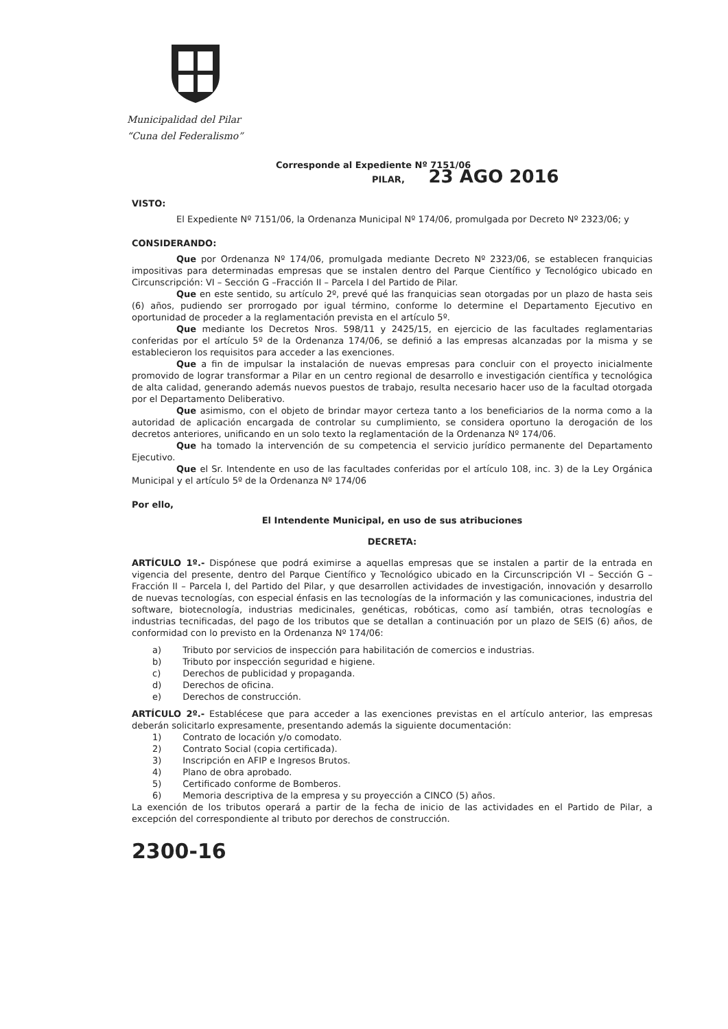Municipalidad del Pilar
“Cuna del Federalismo”
Corresponde al Expediente Nº 7151/06
PILAR, 23 AGO 2016
VISTO:
El Expediente Nº 7151/06, la Ordenanza Municipal Nº 174/06, promulgada por Decreto Nº 2323/06; y
CONSIDERANDO:
Que por Ordenanza Nº 174/06, promulgada mediante Decreto Nº 2323/06, se establecen franquicias impositivas para determinadas empresas que se instalen dentro del Parque Científico y Tecnológico ubicado en Circunscripción: VI – Sección G –Fracción II – Parcela I del Partido de Pilar.
Que en este sentido, su artículo 2º, prevé qué las franquicias sean otorgadas por un plazo de hasta seis (6) años, pudiendo ser prorrogado por igual término, conforme lo determine el Departamento Ejecutivo en oportunidad de proceder a la reglamentación prevista en el artículo 5º.
Que mediante los Decretos Nros. 598/11 y 2425/15, en ejercicio de las facultades reglamentarias conferidas por el artículo 5º de la Ordenanza 174/06, se definió a las empresas alcanzadas por la misma y se establecieron los requisitos para acceder a las exenciones.
Que a fin de impulsar la instalación de nuevas empresas para concluir con el proyecto inicialmente promovido de lograr transformar a Pilar en un centro regional de desarrollo e investigación científica y tecnológica de alta calidad, generando además nuevos puestos de trabajo, resulta necesario hacer uso de la facultad otorgada por el Departamento Deliberativo.
Que asimismo, con el objeto de brindar mayor certeza tanto a los beneficiarios de la norma como a la autoridad de aplicación encargada de controlar su cumplimiento, se considera oportuno la derogación de los decretos anteriores, unificando en un solo texto la reglamentación de la Ordenanza Nº 174/06.
Que ha tomado la intervención de su competencia el servicio jurídico permanente del Departamento Ejecutivo.
Que el Sr. Intendente en uso de las facultades conferidas por el artículo 108, inc. 3) de la Ley Orgánica Municipal y el artículo 5º de la Ordenanza Nº 174/06
Por ello,
El Intendente Municipal, en uso de sus atribuciones
DECRETA:
ARTÍCULO 1º.- Dispónese que podrá eximirse a aquellas empresas que se instalen a partir de la entrada en vigencia del presente, dentro del Parque Científico y Tecnológico ubicado en la Circunscripción VI – Sección G – Fracción II – Parcela I, del Partido del Pilar, y que desarrollen actividades de investigación, innovación y desarrollo de nuevas tecnologías, con especial énfasis en las tecnologías de la información y las comunicaciones, industria del software, biotecnología, industrias medicinales, genéticas, robóticas, como así también, otras tecnologías e industrias tecnificadas, del pago de los tributos que se detallan a continuación por un plazo de SEIS (6) años, de conformidad con lo previsto en la Ordenanza Nº 174/06:
a) Tributo por servicios de inspección para habilitación de comercios e industrias.
b) Tributo por inspección seguridad e higiene.
c) Derechos de publicidad y propaganda.
d) Derechos de oficina.
e) Derechos de construcción.
ARTÍCULO 2º.- Establécese que para acceder a las exenciones previstas en el artículo anterior, las empresas deberán solicitarlo expresamente, presentando además la siguiente documentación:
1) Contrato de locación y/o comodato.
2) Contrato Social (copia certificada).
3) Inscripción en AFIP e Ingresos Brutos.
4) Plano de obra aprobado.
5) Certificado conforme de Bomberos.
6) Memoria descriptiva de la empresa y su proyección a CINCO (5) años.
La exención de los tributos operará a partir de la fecha de inicio de las actividades en el Partido de Pilar, a excepción del correspondiente al tributo por derechos de construcción.
2300-16